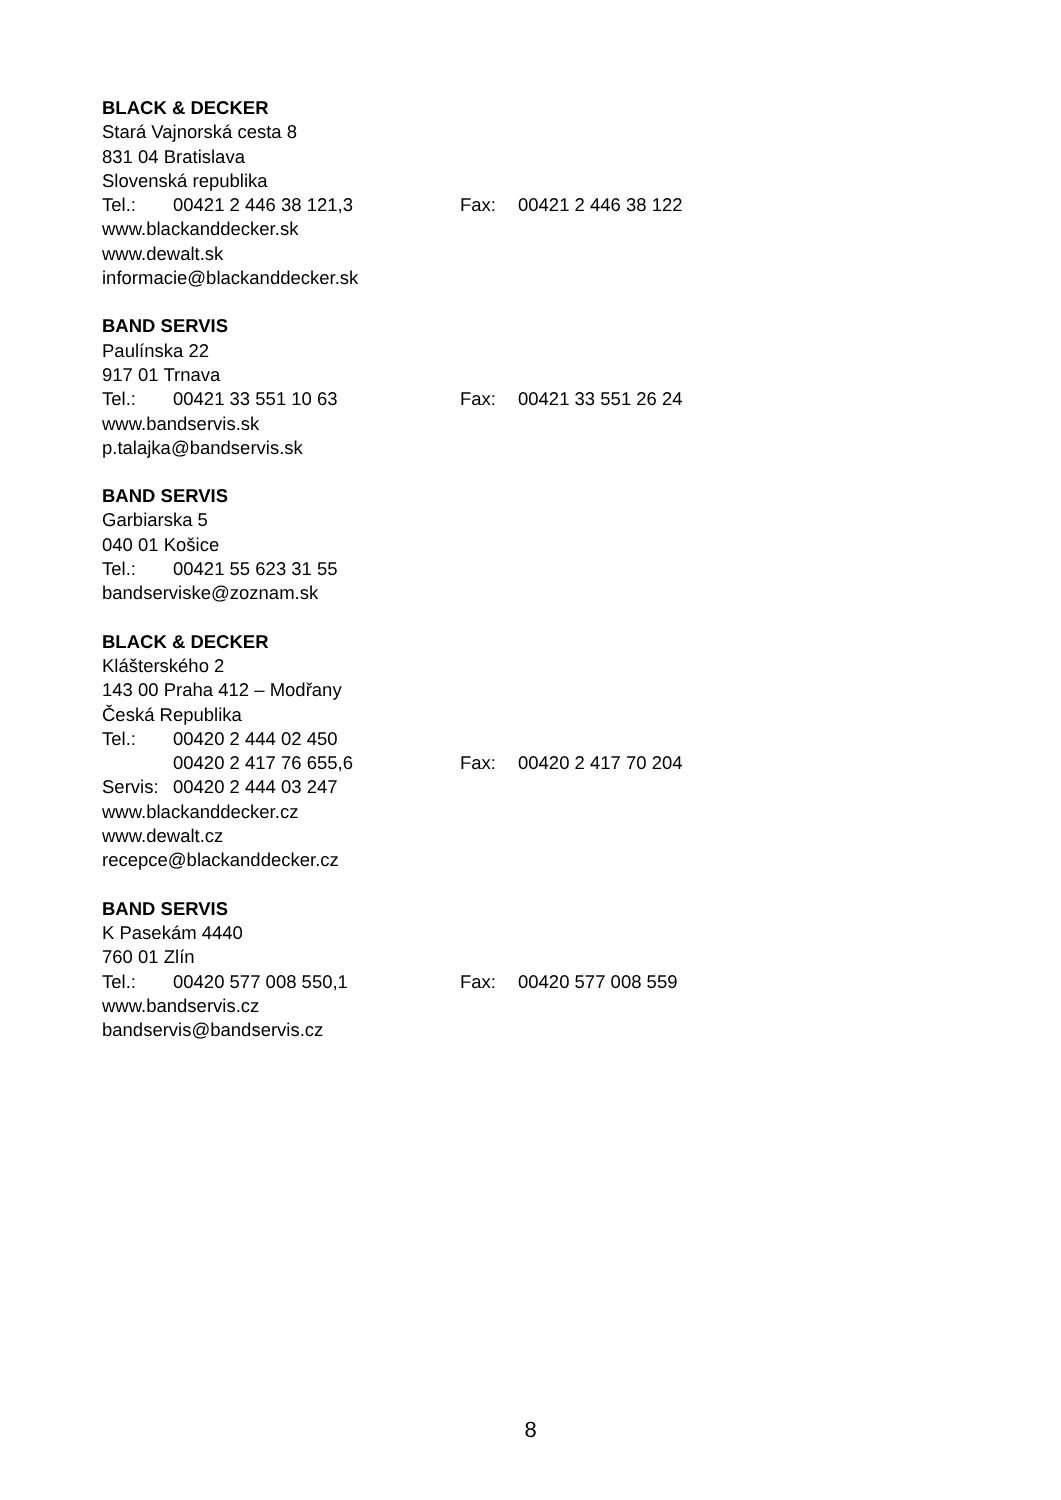BLACK & DECKER
Stará Vajnorská cesta 8
831 04 Bratislava
Slovenská republika
Tel.: 00421 2 446 38 121,3 Fax: 00421 2 446 38 122
www.blackanddecker.sk
www.dewalt.sk
informacie@blackanddecker.sk
BAND SERVIS
Paulínska 22
917 01 Trnava
Tel.: 00421 33 551 10 63 Fax: 00421 33 551 26 24
www.bandservis.sk
p.talajka@bandservis.sk
BAND SERVIS
Garbiarska 5
040 01 Košice
Tel.: 00421 55 623 31 55
bandserviske@zoznam.sk
BLACK & DECKER
Klášterského 2
143 00 Praha 412 – Modřany
Česká Republika
Tel.: 00420 2 444 02 450
00420 2 417 76 655,6 Fax: 00420 2 417 70 204
Servis: 00420 2 444 03 247
www.blackanddecker.cz
www.dewalt.cz
recepce@blackanddecker.cz
BAND SERVIS
K Pasekám 4440
760 01 Zlín
Tel.: 00420 577 008 550,1 Fax: 00420 577 008 559
www.bandservis.cz
bandservis@bandservis.cz
8